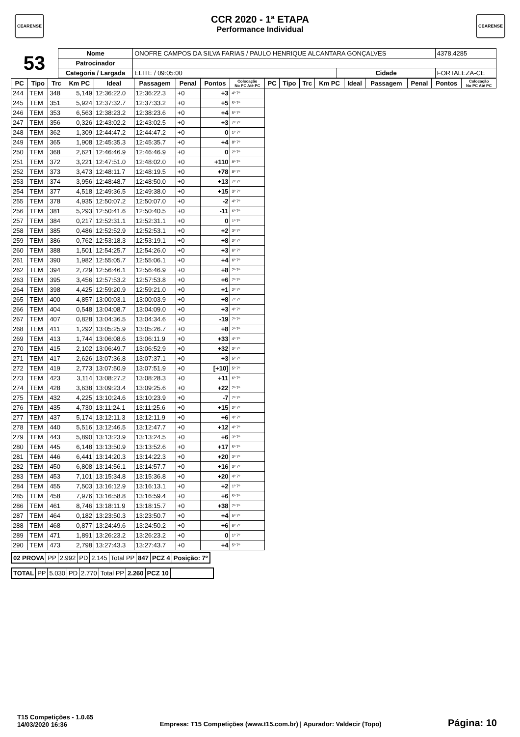CEARENSE CEARENSE
CCR 2020 - 1ª ETAPA
Performance Individual
| 53 | Nome | ONOFRE CAMPOS DA SILVA FARIAS / PAULO HENRIQUE ALCANTARA GONÇALVES | | | 4378,4285 |
| | Patrocinador | | | | |
| | Categoria / Largada | ELITE / 09:05:00 | Cidade | FORTALEZA-CE | |
| PC | Tipo | Trc | Km PC | Ideal | Passagem | Penal | Pontos | Colocação No PC Até PC | PC | Tipo | Trc | Km PC | Ideal | Passagem | Penal | Pontos | Colocação No PC Até PC |
| --- | --- | --- | --- | --- | --- | --- | --- | --- | --- | --- | --- | --- | --- | --- | --- | --- | --- |
| 244 | TEM | 348 | 5,149 | 12:36:22.0 | 12:36:22.3 | +0 | +3 | 4º 7º | | | | | | | | | |
| 245 | TEM | 351 | 5,924 | 12:37:32.7 | 12:37:33.2 | +0 | +5 | 5º 7º | | | | | | | | | |
| 246 | TEM | 353 | 6,563 | 12:38:23.2 | 12:38:23.6 | +0 | +4 | 5º 7º | | | | | | | | | |
| 247 | TEM | 356 | 0,326 | 12:43:02.2 | 12:43:02.5 | +0 | +3 | 7º 7º | | | | | | | | | |
| 248 | TEM | 362 | 1,309 | 12:44:47.2 | 12:44:47.2 | +0 | 0 | 1º 7º | | | | | | | | | |
| 249 | TEM | 365 | 1,908 | 12:45:35.3 | 12:45:35.7 | +0 | +4 | 8º 7º | | | | | | | | | |
| 250 | TEM | 368 | 2,621 | 12:46:46.9 | 12:46:46.9 | +0 | 0 | 2º 7º | | | | | | | | | |
| 251 | TEM | 372 | 3,221 | 12:47:51.0 | 12:48:02.0 | +0 | +110 | 8º 7º | | | | | | | | | |
| 252 | TEM | 373 | 3,473 | 12:48:11.7 | 12:48:19.5 | +0 | +78 | 8º 7º | | | | | | | | | |
| 253 | TEM | 374 | 3,956 | 12:48:48.7 | 12:48:50.0 | +0 | +13 | 7º 7º | | | | | | | | | |
| 254 | TEM | 377 | 4,518 | 12:49:36.5 | 12:49:38.0 | +0 | +15 | 3º 7º | | | | | | | | | |
| 255 | TEM | 378 | 4,935 | 12:50:07.2 | 12:50:07.0 | +0 | -2 | 4º 7º | | | | | | | | | |
| 256 | TEM | 381 | 5,293 | 12:50:41.6 | 12:50:40.5 | +0 | -11 | 6º 7º | | | | | | | | | |
| 257 | TEM | 384 | 0,217 | 12:52:31.1 | 12:52:31.1 | +0 | 0 | 1º 7º | | | | | | | | | |
| 258 | TEM | 385 | 0,486 | 12:52:52.9 | 12:52:53.1 | +0 | +2 | 3º 7º | | | | | | | | | |
| 259 | TEM | 386 | 0,762 | 12:53:18.3 | 12:53:19.1 | +0 | +8 | 2º 7º | | | | | | | | | |
| 260 | TEM | 388 | 1,501 | 12:54:25.7 | 12:54:26.0 | +0 | +3 | 6º 7º | | | | | | | | | |
| 261 | TEM | 390 | 1,982 | 12:55:05.7 | 12:55:06.1 | +0 | +4 | 6º 7º | | | | | | | | | |
| 262 | TEM | 394 | 2,729 | 12:56:46.1 | 12:56:46.9 | +0 | +8 | 7º 7º | | | | | | | | | |
| 263 | TEM | 395 | 3,456 | 12:57:53.2 | 12:57:53.8 | +0 | +6 | 7º 7º | | | | | | | | | |
| 264 | TEM | 398 | 4,425 | 12:59:20.9 | 12:59:21.0 | +0 | +1 | 2º 7º | | | | | | | | | |
| 265 | TEM | 400 | 4,857 | 13:00:03.1 | 13:00:03.9 | +0 | +8 | 7º 7º | | | | | | | | | |
| 266 | TEM | 404 | 0,548 | 13:04:08.7 | 13:04:09.0 | +0 | +3 | 4º 7º | | | | | | | | | |
| 267 | TEM | 407 | 0,828 | 13:04:36.5 | 13:04:34.6 | +0 | -19 | 7º 7º | | | | | | | | | |
| 268 | TEM | 411 | 1,292 | 13:05:25.9 | 13:05:26.7 | +0 | +8 | 2º 7º | | | | | | | | | |
| 269 | TEM | 413 | 1,744 | 13:06:08.6 | 13:06:11.9 | +0 | +33 | 4º 7º | | | | | | | | | |
| 270 | TEM | 415 | 2,102 | 13:06:49.7 | 13:06:52.9 | +0 | +32 | 3º 7º | | | | | | | | | |
| 271 | TEM | 417 | 2,626 | 13:07:36.8 | 13:07:37.1 | +0 | +3 | 5º 7º | | | | | | | | | |
| 272 | TEM | 419 | 2,773 | 13:07:50.9 | 13:07:51.9 | +0 | [+10] | 5º 7º | | | | | | | | | |
| 273 | TEM | 423 | 3,114 | 13:08:27.2 | 13:08:28.3 | +0 | +11 | 6º 7º | | | | | | | | | |
| 274 | TEM | 428 | 3,638 | 13:09:23.4 | 13:09:25.6 | +0 | +22 | 7º 7º | | | | | | | | | |
| 275 | TEM | 432 | 4,225 | 13:10:24.6 | 13:10:23.9 | +0 | -7 | 7º 7º | | | | | | | | | |
| 276 | TEM | 435 | 4,730 | 13:11:24.1 | 13:11:25.6 | +0 | +15 | 2º 7º | | | | | | | | | |
| 277 | TEM | 437 | 5,174 | 13:12:11.3 | 13:12:11.9 | +0 | +6 | 4º 7º | | | | | | | | | |
| 278 | TEM | 440 | 5,516 | 13:12:46.5 | 13:12:47.7 | +0 | +12 | 4º 7º | | | | | | | | | |
| 279 | TEM | 443 | 5,890 | 13:13:23.9 | 13:13:24.5 | +0 | +6 | 3º 7º | | | | | | | | | |
| 280 | TEM | 445 | 6,148 | 13:13:50.9 | 13:13:52.6 | +0 | +17 | 5º 7º | | | | | | | | | |
| 281 | TEM | 446 | 6,441 | 13:14:20.3 | 13:14:22.3 | +0 | +20 | 3º 7º | | | | | | | | | |
| 282 | TEM | 450 | 6,808 | 13:14:56.1 | 13:14:57.7 | +0 | +16 | 3º 7º | | | | | | | | | |
| 283 | TEM | 453 | 7,101 | 13:15:34.8 | 13:15:36.8 | +0 | +20 | 4º 7º | | | | | | | | | |
| 284 | TEM | 455 | 7,503 | 13:16:12.9 | 13:16:13.1 | +0 | +2 | 1º 7º | | | | | | | | | |
| 285 | TEM | 458 | 7,976 | 13:16:58.8 | 13:16:59.4 | +0 | +6 | 5º 7º | | | | | | | | | |
| 286 | TEM | 461 | 8,746 | 13:18:11.9 | 13:18:15.7 | +0 | +38 | 7º 7º | | | | | | | | | |
| 287 | TEM | 464 | 0,182 | 13:23:50.3 | 13:23:50.7 | +0 | +4 | 5º 7º | | | | | | | | | |
| 288 | TEM | 468 | 0,877 | 13:24:49.6 | 13:24:50.2 | +0 | +6 | 6º 7º | | | | | | | | | |
| 289 | TEM | 471 | 1,891 | 13:26:23.2 | 13:26:23.2 | +0 | 0 | 1º 7º | | | | | | | | | |
| 290 | TEM | 473 | 2,798 | 13:27:43.3 | 13:27:43.7 | +0 | +4 | 5º 7º | | | | | | | | | |
| 02 PROVA | PP | 2.992 | PD | 2.145 | Total PP | 847 | PCZ 4 | Posição: 7º |
| TOTAL | PP | 5.030 | PD | 2.770 | Total PP | 2.260 | PCZ 10 | |
T15 Competições - 1.0.65
14/03/2020 16:36
Empresa: T15 Competições (www.t15.com.br) | Apurador: Valdecir (Topo)
Página: 10